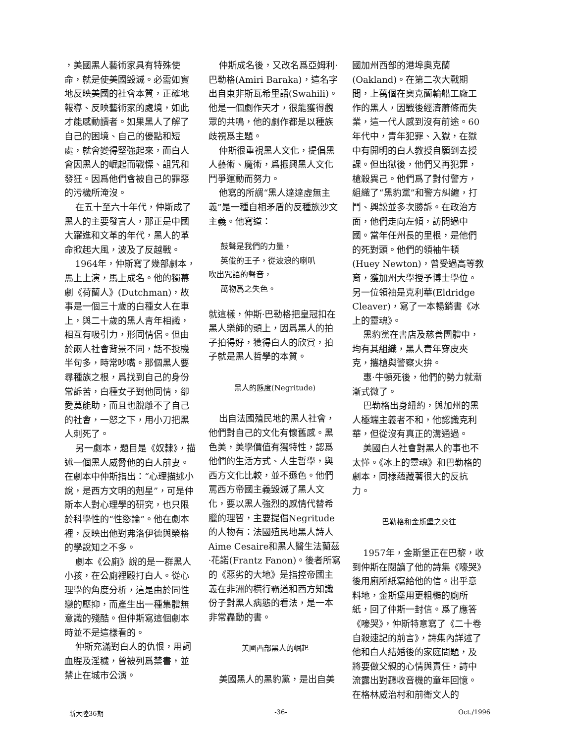，美國黑人藝術家具有特殊使命，就是使美國毀滅。必需如實地反映美國的社會本質，正確地報導、反映藝術家的處境，如此才能感動讀者。如果黑人了解了自己的困境、自己的優點和短處，就會變得堅強起來，而白人會因黑人的崛起而戰慄、詛咒和發狂。因爲他們會被自己的罪惡的污穢所淹沒。
在五十至六十年代，仲斯成了黑人的主要發言人，那正是中國大躍進和文革的年代，黑人的革命掀起大風，波及了反越戰。
1964年，仲斯寫了幾部劇本，馬上上演，馬上成名。他的獨幕劇《荷蘭人》(Dutchman)，故事是一個三十歲的白種女人在車上，與二十歲的黑人青年相識，相互有吸引力，形同情侶。但由於兩人社會背景不同，話不投機半句多，時常吵嘴。那個黑人要尋種族之根，爲找到自己的身份常訴苦，白種女子對他同情，卻愛莫能助，而且也脫離不了自己的社會，一怒之下，用小刀把黑人刺死了。
另一劇本，題目是《奴隸》，描述一個黑人威脅他的白人前妻。在劇本中仲斯指出：“心理描述小說，是西方文明的剋星”，可是仲斯本人對心理學的研究，也只限於科學性的“性慾論”。他在劇本裡，反映出他對弗洛伊德與榮格的學說知之不多。
劇本《公廁》說的是一群黑人小孩，在公廁裡毆打白人。從心理學的角度分析，這是由於同性戀的壓抑，而產生出一種集體無意識的殘酷。但仲斯寫這個劇本時並不是這樣看的。
仲斯充滿對白人的仇恨，用詞血腥及淫穢，曾被列爲禁書，並禁止在城市公演。
仲斯成名後，又改名爲亞姆利·巴勒格(Amiri Baraka)，這名字出自東非斯瓦希里語(Swahili)。他是一個劇作天才，很能獲得觀眾的共鳴，他的劇作都是以種族歧視爲主題。
仲斯很重視黑人文化，提倡黑人藝術、魔術，爲振興黑人文化鬥爭運動而努力。
他寫的所謂“黑人達達虛無主義”是一種自相矛盾的反種族沙文主義。他寫道：
鼓聲是我們的力量，
英俊的王子，從波浪的喇叭
吹出咒語的聲音，
萬物爲之失色。
就這樣，仲斯·巴勒格把皇冠扣在黑人樂師的頭上，因爲黑人的拍子拍得好，獲得白人的欣賞，拍子就是黑人哲學的本質。
黑人的態度(Negritude)
出自法國殖民地的黑人社會，他們對自己的文化有懷舊感。黑色美，美學價值有獨特性，認爲他們的生活方式、人生哲學，與西方文化比較，並不遜色。他們罵西方帝國主義毀滅了黑人文化，要以黑人強烈的感情代替希臘的理智，主要提倡Negritude的人物有：法國殖民地黑人詩人Aime Cesaire和黑人醫生法蘭茲·花諾(Frantz Fanon)。後者所寫的《惡劣的大地》是指控帝國主義在非洲的橫行霸道和西方知識份子對黑人病態的看法，是一本非常轟動的書。
美國西部黑人的崛起
美國黑人的黑豹黨，是出自美
國加州西部的港埠奧克蘭(Oakland)。在第二次大戰期間，上萬個在奧克蘭輪船工廠工作的黑人，因戰後經濟蕭條而失業，這一代人感到沒有前途。60年代中，青年犯罪、入獄，在獄中有開明的白人教授自願到去授課。但出獄後，他們又再犯罪，槍殺異己。他們爲了對付警方，組織了“黑豹黨”和警方糾纏，打鬥、興訟並多次勝訴。在政治方面，他們走向左傾，訪問過中國。當年任州長的里根，是他們的死對頭。他們的領袖牛頓(Huey Newton)，曾受過高等教育，獲加州大學授予博士學位。另一位領袖是克利華(Eldridge Cleaver)，寫了一本暢銷書《冰上的靈魂》。
黑豹黨在書店及慈善團體中，均有其組織，黑人青年穿皮夾克，攜槍與警察火拚。
惠·牛頓死後，他們的勢力就漸漸式微了。
巴勒格出身紐約，與加州的黑人極端主義者不和，他認識克利華，但從沒有真正的溝通過。
美國白人社會對黑人的事也不太懂。《冰上的靈魂》和巴勒格的劇本，同樣蘊藏著很大的反抗力。
巴勒格和金斯堡之交往
1957年，金斯堡正在巴黎，收到仲斯在閱讀了他的詩集《嚎哭》後用廁所紙寫給他的信。出乎意料地，金斯堡用更粗糙的廁所紙，回了仲斯一封信。爲了應答《嚎哭》，仲斯特意寫了《二十卷自殺速記的前言》，詩集內詳述了他和白人結婚後的家庭問題，及將要做父親的心情與責任，詩中流露出對聽收音機的童年回憶。在格林威治村和前衛文人的
新大陸36期 -36- Oct./1996